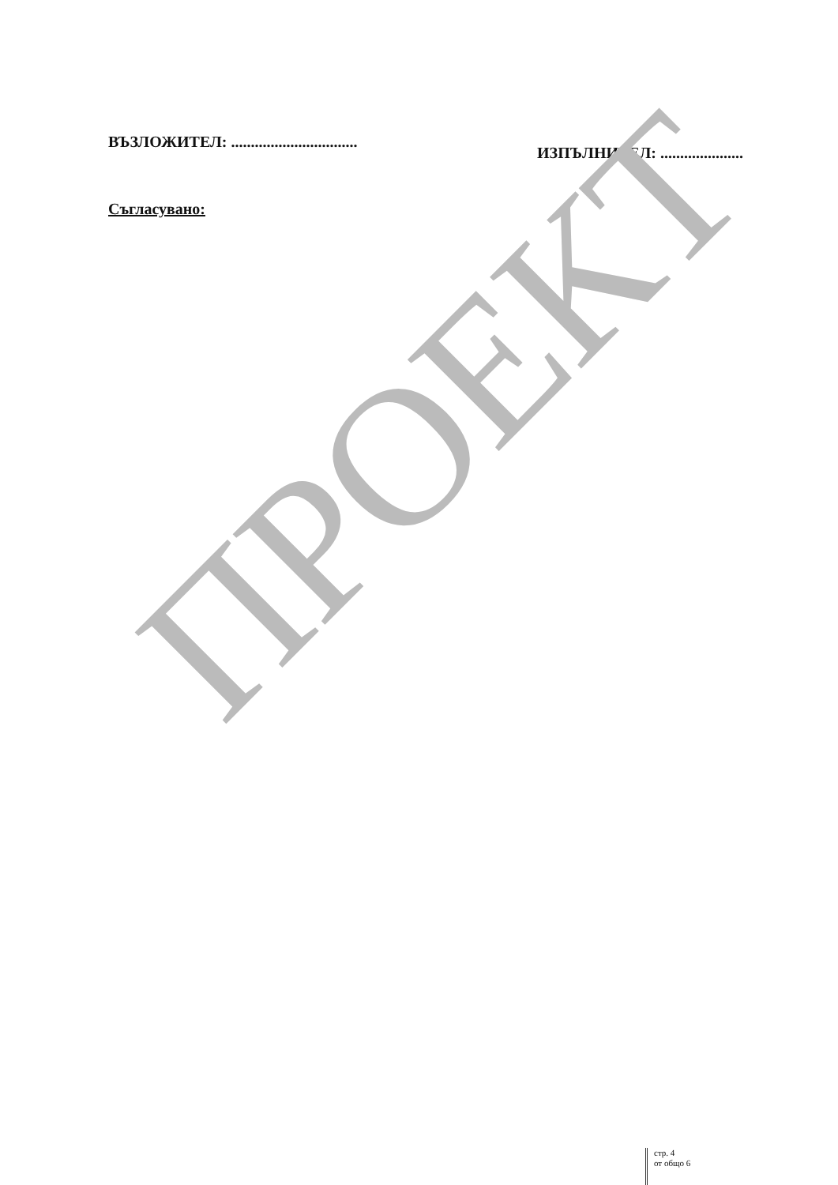ВЪЗЛОЖИТЕЛ: ................................
ИЗПЪЛНИТЕЛ: .....................
Съгласувано:
ПРОЕКТ
стр. 4
от общо 6